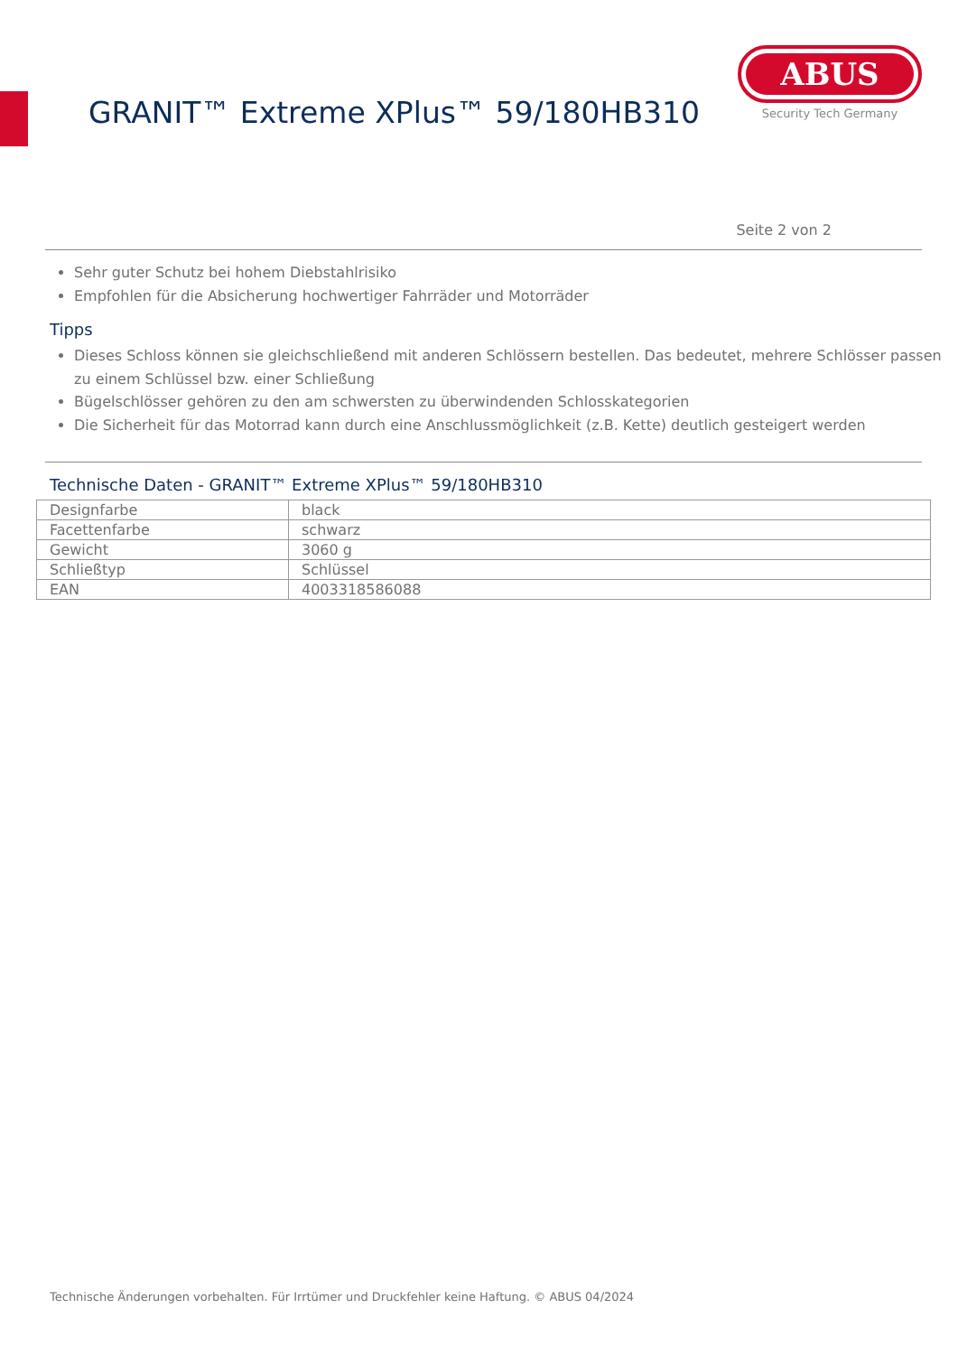GRANIT™ Extreme XPlus™ 59/180HB310
ABUS
Security Tech Germany
Seite 2 von 2
Sehr guter Schutz bei hohem Diebstahlrisiko
Empfohlen für die Absicherung hochwertiger Fahrräder und Motorräder
Tipps
Dieses Schloss können sie gleichschließend mit anderen Schlössern bestellen. Das bedeutet, mehrere Schlösser passen zu einem Schlüssel bzw. einer Schließung
Bügelschlösser gehören zu den am schwersten zu überwindenden Schlosskategorien
Die Sicherheit für das Motorrad kann durch eine Anschlussmöglichkeit (z.B. Kette) deutlich gesteigert werden
Technische Daten - GRANIT™ Extreme XPlus™ 59/180HB310
| Designfarbe | black |
| Facettenfarbe | schwarz |
| Gewicht | 3060 g |
| Schließtyp | Schlüssel |
| EAN | 4003318586088 |
Technische Änderungen vorbehalten. Für Irrtümer und Druckfehler keine Haftung. © ABUS 04/2024